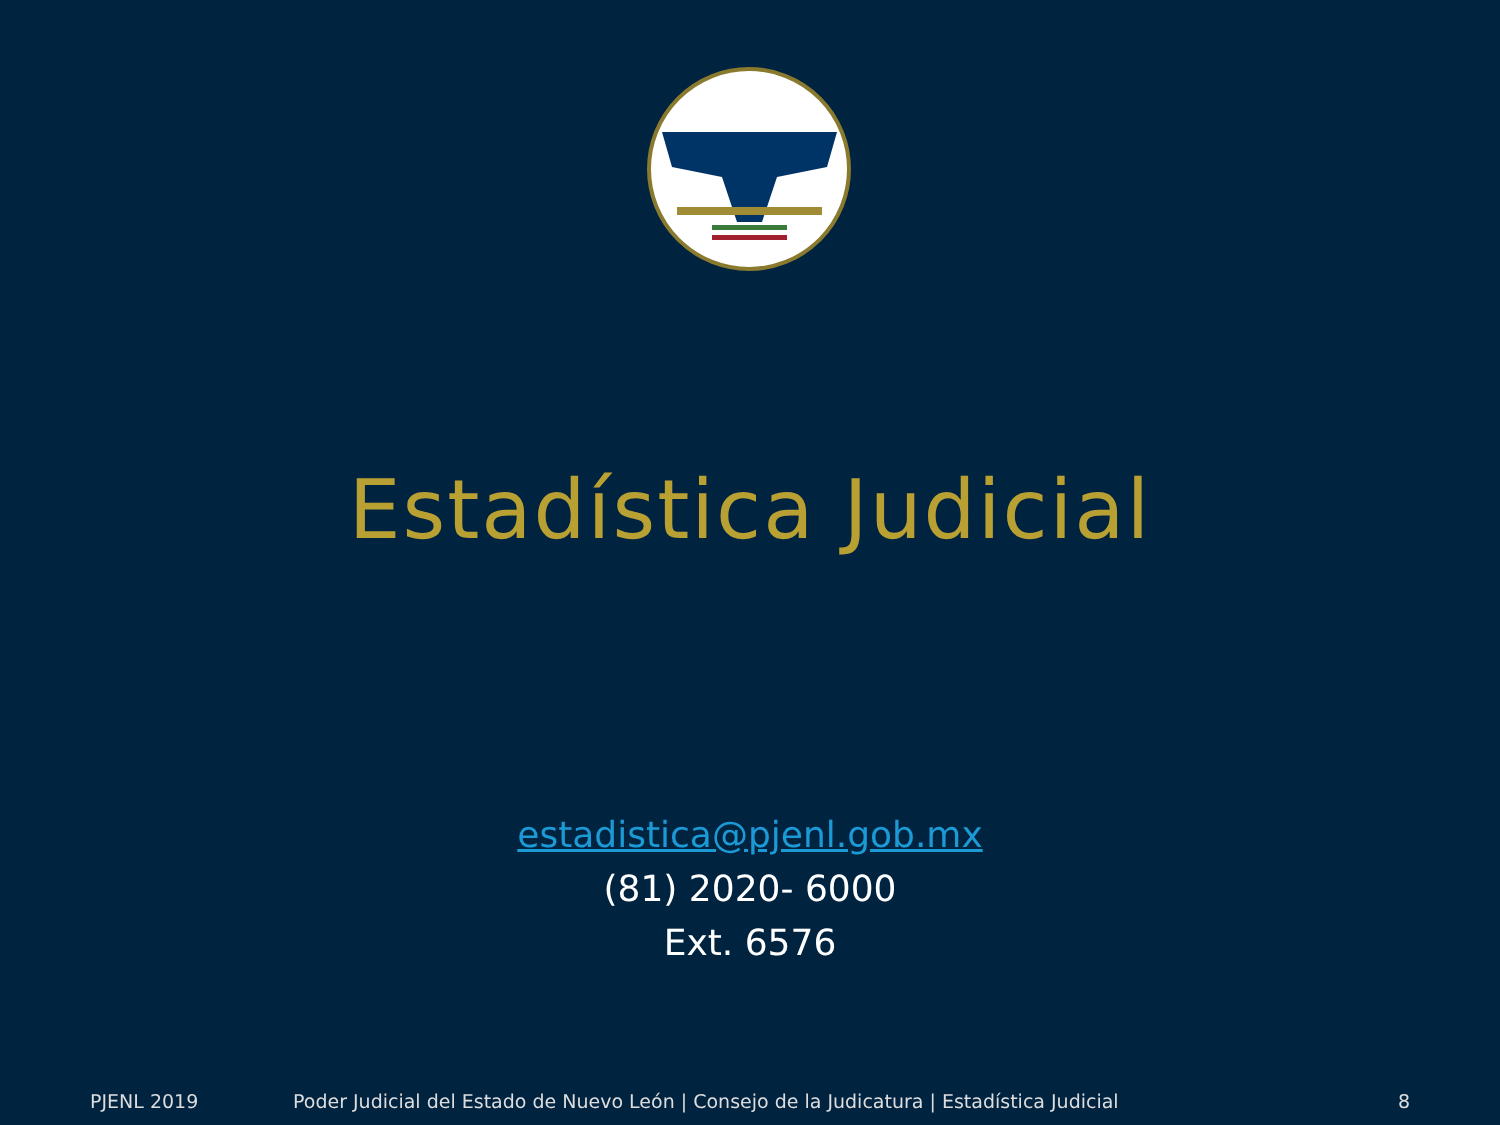Estadística Judicial
estadistica@pjenl.gob.mx
(81) 2020- 6000
Ext. 6576
PJENL 2019 Poder Judicial del Estado de Nuevo León | Consejo de la Judicatura | Estadística Judicial 8